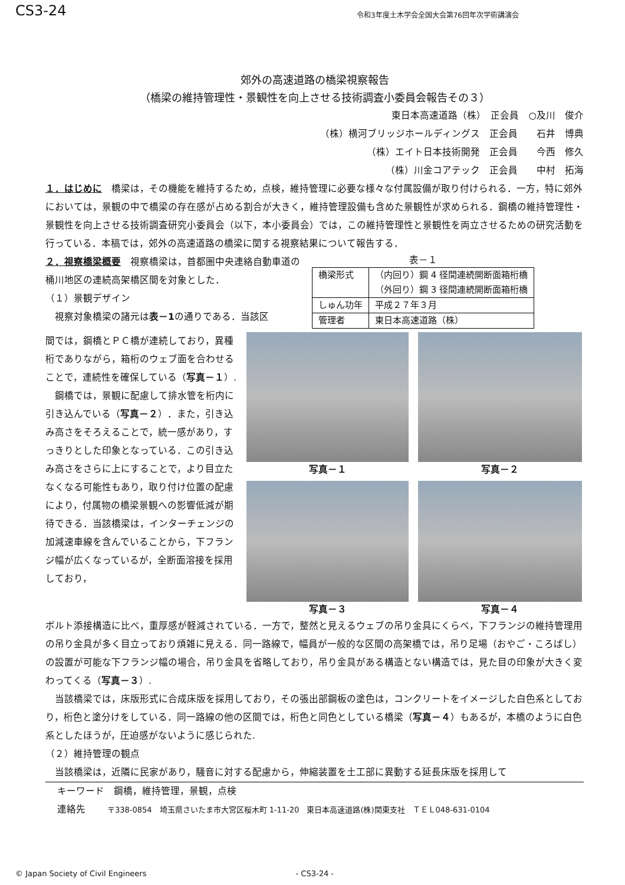CS3-24 令和3年度土木学会全国大会第76回年次学術講演会
郊外の高速道路の橋梁視察報告
（橋梁の維持管理性・景観性を向上させる技術調査小委員会報告その３）
東日本高速道路（株）　正会員　○及川　俊介
（株）横河ブリッジホールディングス　正会員　　石井　博典
（株）エイト日本技術開発　正会員　　今西　修久
（株）川金コアテック　正会員　　中村　拓海
１．はじめに　橋梁は，その機能を維持するため，点検，維持管理に必要な様々な付属設備が取り付けられる．一方，特に郊外においては，景観の中で橋梁の存在感が占める割合が大きく，維持管理設備も含めた景観性が求められる．鋼橋の維持管理性・景観性を向上させる技術調査研究小委員会（以下，本小委員会）では，この維持管理性と景観性を両立させるための研究活動を行っている．本稿では，郊外の高速道路の橋梁に関する視察結果について報告する．
２．視察橋梁概要　視察橋梁は，首都圏中央連絡自動車道の桶川地区の連続高架橋区間を対象とした．
（１）景観デザイン
　視察対象橋梁の諸元は表－1の通りである．当該区
表－１
| 橋梁形式 | （内回り）鋼 4 径間連続開断面箱桁橋 （外回り）鋼 3 径間連続開断面箱桁橋 |
| しゅん功年 | 平成２７年３月 |
| 管理者 | 東日本高速道路（株） |
間では，鋼橋とＰＣ橋が連続しており，異種桁でありながら，箱桁のウェブ面を合わせることで，連続性を確保している（写真－１）.
　鋼橋では，景観に配慮して排水管を桁内に引き込んでいる（写真－２）．また，引き込み高さをそろえることで，統一感があり，すっきりとした印象となっている．この引き込み高さをさらに上にすることで，より目立たなくなる可能性もあり，取り付け位置の配慮により，付属物の橋梁景観への影響低減が期待できる．当該橋梁は，インターチェンジの加減速車線を含んでいることから，下フランジ幅が広くなっているが，全断面溶接を採用しており，
写真－１
写真－２
写真－３
写真－４
ボルト添接構造に比べ，重厚感が軽減されている．一方で，整然と見えるウェブの吊り金具にくらべ，下フランジの維持管理用の吊り金具が多く目立っており煩雑に見える．同一路線で，幅員が一般的な区間の高架橋では，吊り足場（おやご・ころばし）の設置が可能な下フランジ幅の場合，吊り金具を省略しており，吊り金具がある構造とない構造では，見た目の印象が大きく変わってくる（写真－３）.
　当該橋梁では，床版形式に合成床版を採用しており，その張出部鋼板の塗色は，コンクリートをイメージした白色系としており，桁色と塗分けをしている．同一路線の他の区間では，桁色と同色としている橋梁（写真－４）もあるが，本橋のように白色系としたほうが，圧迫感がないように感じられた.
（２）維持管理の観点
　当該橋梁は，近隣に民家があり，騒音に対する配慮から，伸縮装置を土工部に異動する延長床版を採用して
キーワード　鋼橋，維持管理，景観，点検
連絡先　　 〒338-0854　埼玉県さいたま市大宮区桜木町 1-11-20　東日本高速道路(株)関東支社　ＴＥＬ048-631-0104
© Japan Society of Civil Engineers - CS3-24 -